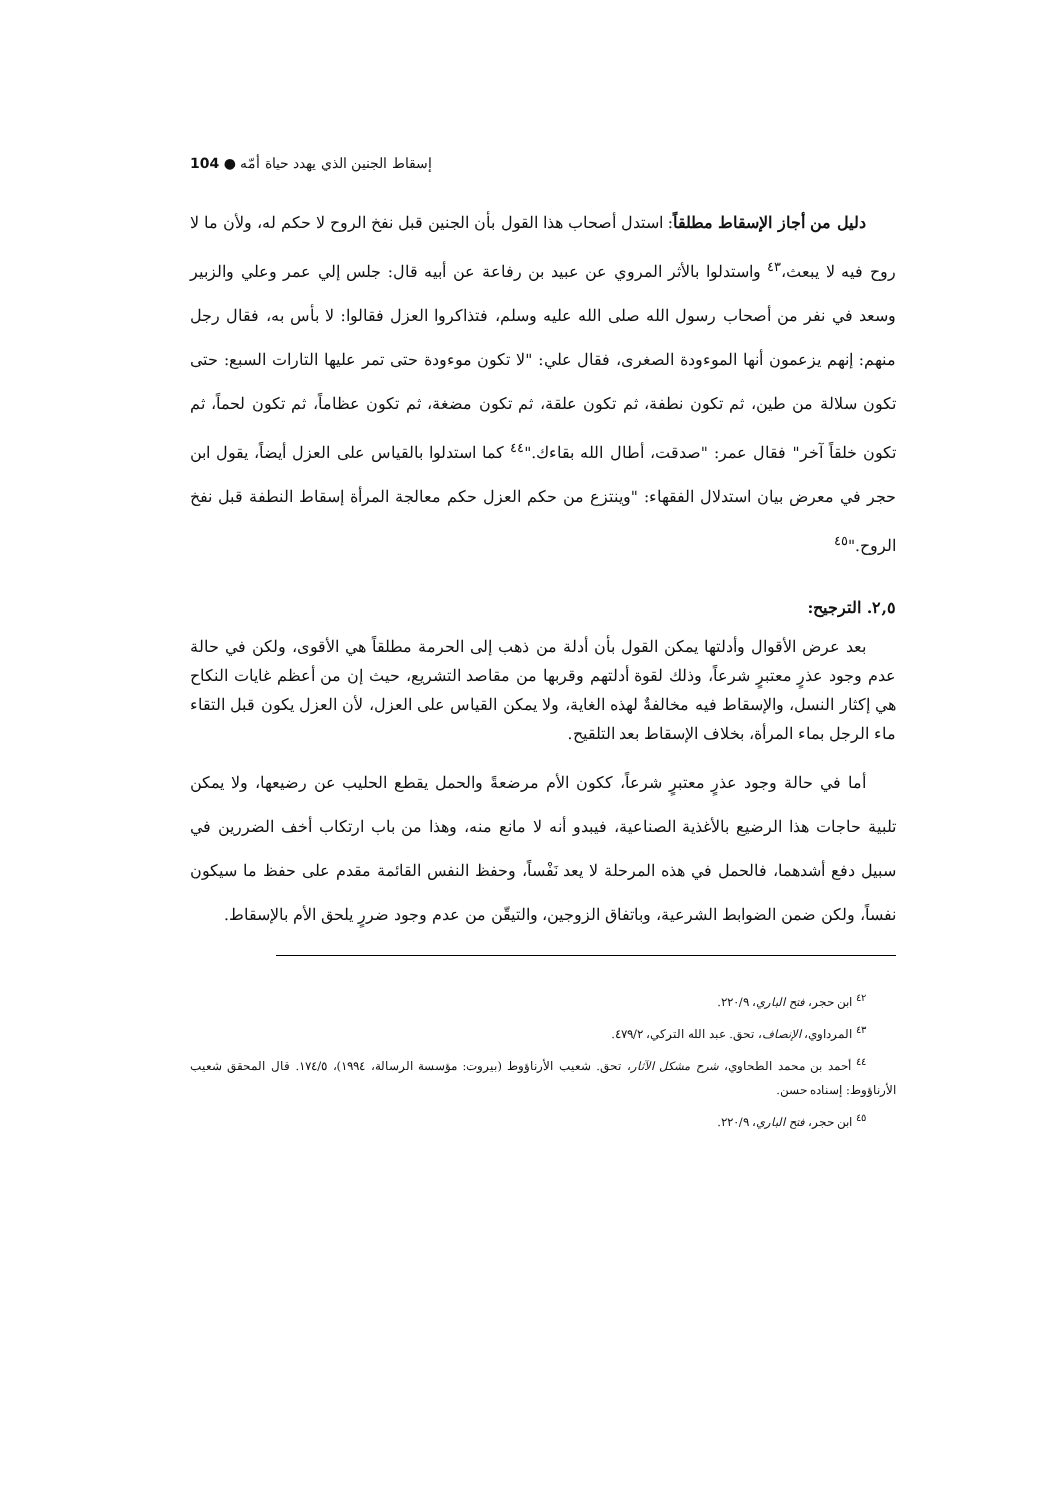إسقاط الجنين الذي يهدد حياة أمّه ● 104
دليل من أجاز الإسقاط مطلقاً: استدل أصحاب هذا القول بأن الجنين قبل نفخ الروح لا حكم له، ولأن ما لا روح فيه لا يبعث،<sup>٤٣</sup> واستدلوا بالأثر المروي عن عبيد بن رفاعة عن أبيه قال: جلس إلي عمر وعلي والزبير وسعد في نفر من أصحاب رسول الله صلى الله عليه وسلم، فتذاكروا العزل فقالوا: لا بأس به، فقال رجل منهم: إنهم يزعمون أنها الموءودة الصغرى، فقال علي: "لا تكون موءودة حتى تمر عليها التارات السبع: حتى تكون سلالة من طين، ثم تكون نطفة، ثم تكون علقة، ثم تكون مضغة، ثم تكون عظاماً، ثم تكون لحماً، ثم تكون خلقاً آخر" فقال عمر: "صدقت، أطال الله بقاءك."<sup>٤٤</sup> كما استدلوا بالقياس على العزل أيضاً، يقول ابن حجر في معرض بيان استدلال الفقهاء: "وينتزع من حكم العزل حكم معالجة المرأة إسقاط النطفة قبل نفخ الروح."<sup>٤٥</sup>
٢,٥. الترجيح:
بعد عرض الأقوال وأدلتها يمكن القول بأن أدلة من ذهب إلى الحرمة مطلقاً هي الأقوى، ولكن في حالة عدم وجود عذرٍ معتبرٍ شرعاً، وذلك لقوة أدلتهم وقربها من مقاصد التشريع، حيث إن من أعظم غايات النكاح هي إكثار النسل، والإسقاط فيه مخالفةٌ لهذه الغاية، ولا يمكن القياس على العزل، لأن العزل يكون قبل التقاء ماء الرجل بماء المرأة، بخلاف الإسقاط بعد التلقيح.
أما في حالة وجود عذرٍ معتبرٍ شرعاً، ككون الأم مرضعةً والحمل يقطع الحليب عن رضيعها، ولا يمكن تلبية حاجات هذا الرضيع بالأغذية الصناعية، فيبدو أنه لا مانع منه، وهذا من باب ارتكاب أخف الضررين في سبيل دفع أشدهما، فالحمل في هذه المرحلة لا يعد نَفْساً، وحفظ النفس القائمة مقدم على حفظ ما سيكون نفساً، ولكن ضمن الضوابط الشرعية، وباتفاق الزوجين، والتيقّن من عدم وجود ضررٍ يلحق الأم بالإسقاط.
<sup>٤٢</sup> ابن حجر، فتح الباري، ٢٢٠/٩.
<sup>٤٣</sup> المرداوي، الإنصاف، تحق. عبد الله التركي، ٤٧٩/٢.
<sup>٤٤</sup> أحمد بن محمد الطحاوي، شرح مشكل الآثار، تحق. شعيب الأرناؤوط (بيروت: مؤسسة الرسالة، ١٩٩٤)، ١٧٤/٥. قال المحقق شعيب الأرناؤوط: إسناده حسن.
<sup>٤٥</sup> ابن حجر، فتح الباري، ٢٢٠/٩.